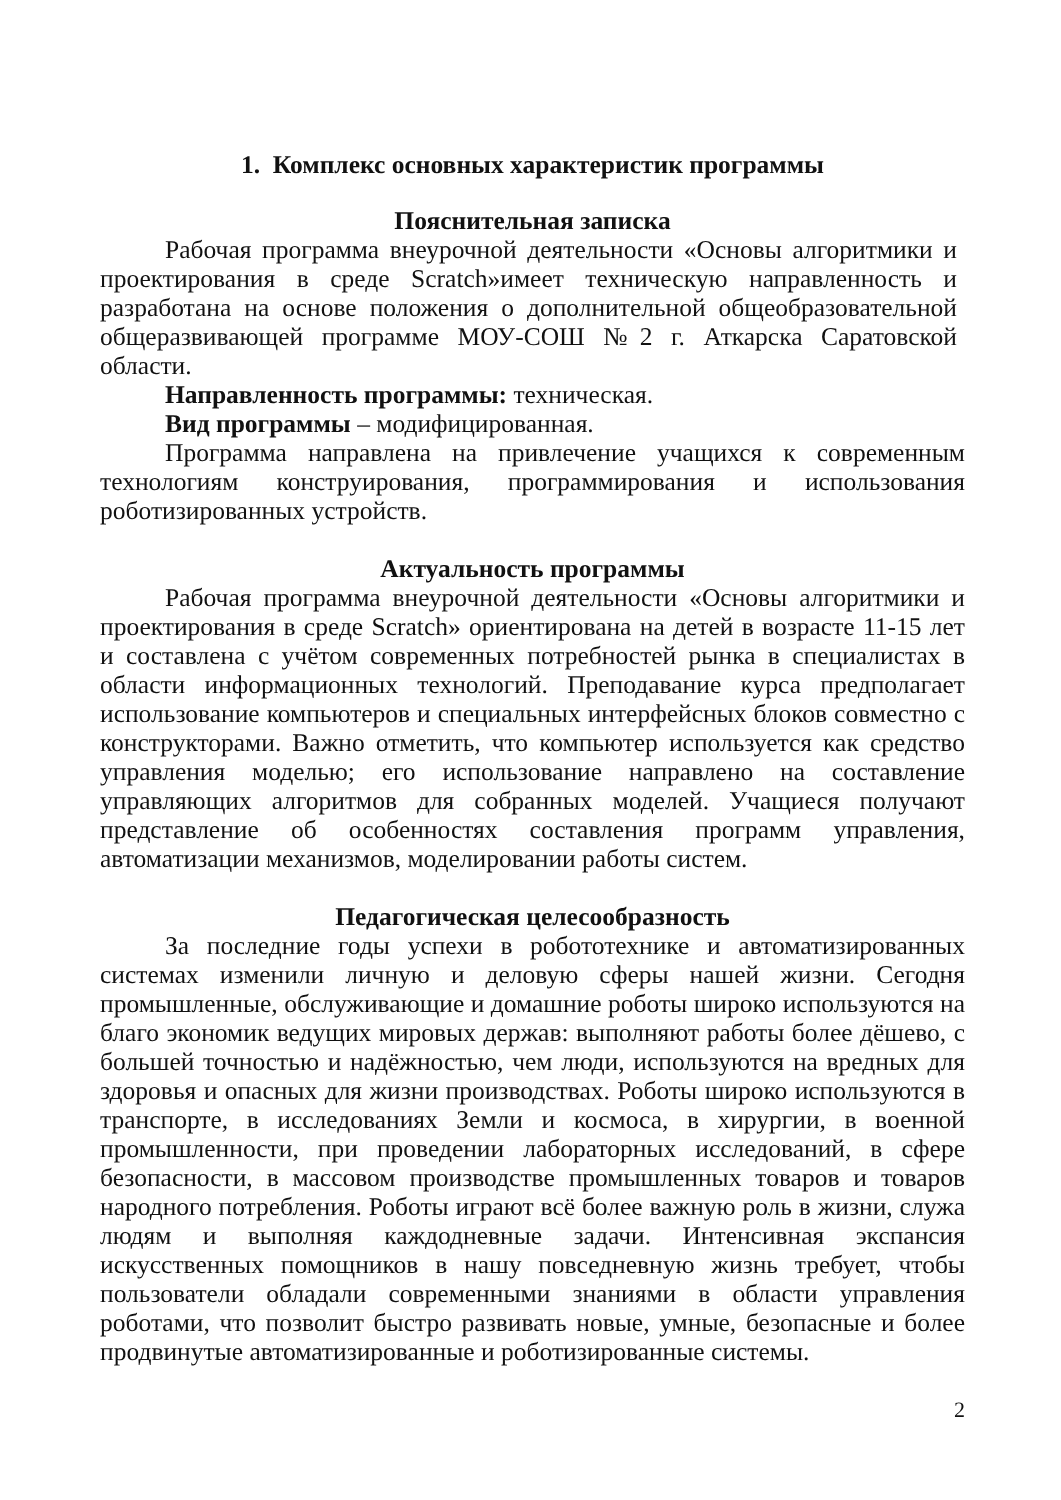1. Комплекс основных характеристик программы
Пояснительная записка
Рабочая программа внеурочной деятельности «Основы алгоритмики и проектирования в среде Scratch»имеет техническую направленность и разработана на основе положения о дополнительной общеобразовательной общеразвивающей программе МОУ-СОШ №2 г. Аткарска Саратовской области.
Направленность программы: техническая.
Вид программы – модифицированная.
Программа направлена на привлечение учащихся к современным технологиям конструирования, программирования и использования роботизированных устройств.
Актуальность программы
Рабочая программа внеурочной деятельности «Основы алгоритмики и проектирования в среде Scratch» ориентирована на детей в возрасте 11-15 лет и составлена с учётом современных потребностей рынка в специалистах в области информационных технологий. Преподавание курса предполагает использование компьютеров и специальных интерфейсных блоков совместно с конструкторами. Важно отметить, что компьютер используется как средство управления моделью; его использование направлено на составление управляющих алгоритмов для собранных моделей. Учащиеся получают представление об особенностях составления программ управления, автоматизации механизмов, моделировании работы систем.
Педагогическая целесообразность
За последние годы успехи в робототехнике и автоматизированных системах изменили личную и деловую сферы нашей жизни. Сегодня промышленные, обслуживающие и домашние роботы широко используются на благо экономик ведущих мировых держав: выполняют работы более дёшево, с большей точностью и надёжностью, чем люди, используются на вредных для здоровья и опасных для жизни производствах. Роботы широко используются в транспорте, в исследованиях Земли и космоса, в хирургии, в военной промышленности, при проведении лабораторных исследований, в сфере безопасности, в массовом производстве промышленных товаров и товаров народного потребления. Роботы играют всё более важную роль в жизни, служа людям и выполняя каждодневные задачи. Интенсивная экспансия искусственных помощников в нашу повседневную жизнь требует, чтобы пользователи обладали современными знаниями в области управления роботами, что позволит быстро развивать новые, умные, безопасные и более продвинутые автоматизированные и роботизированные системы.
2